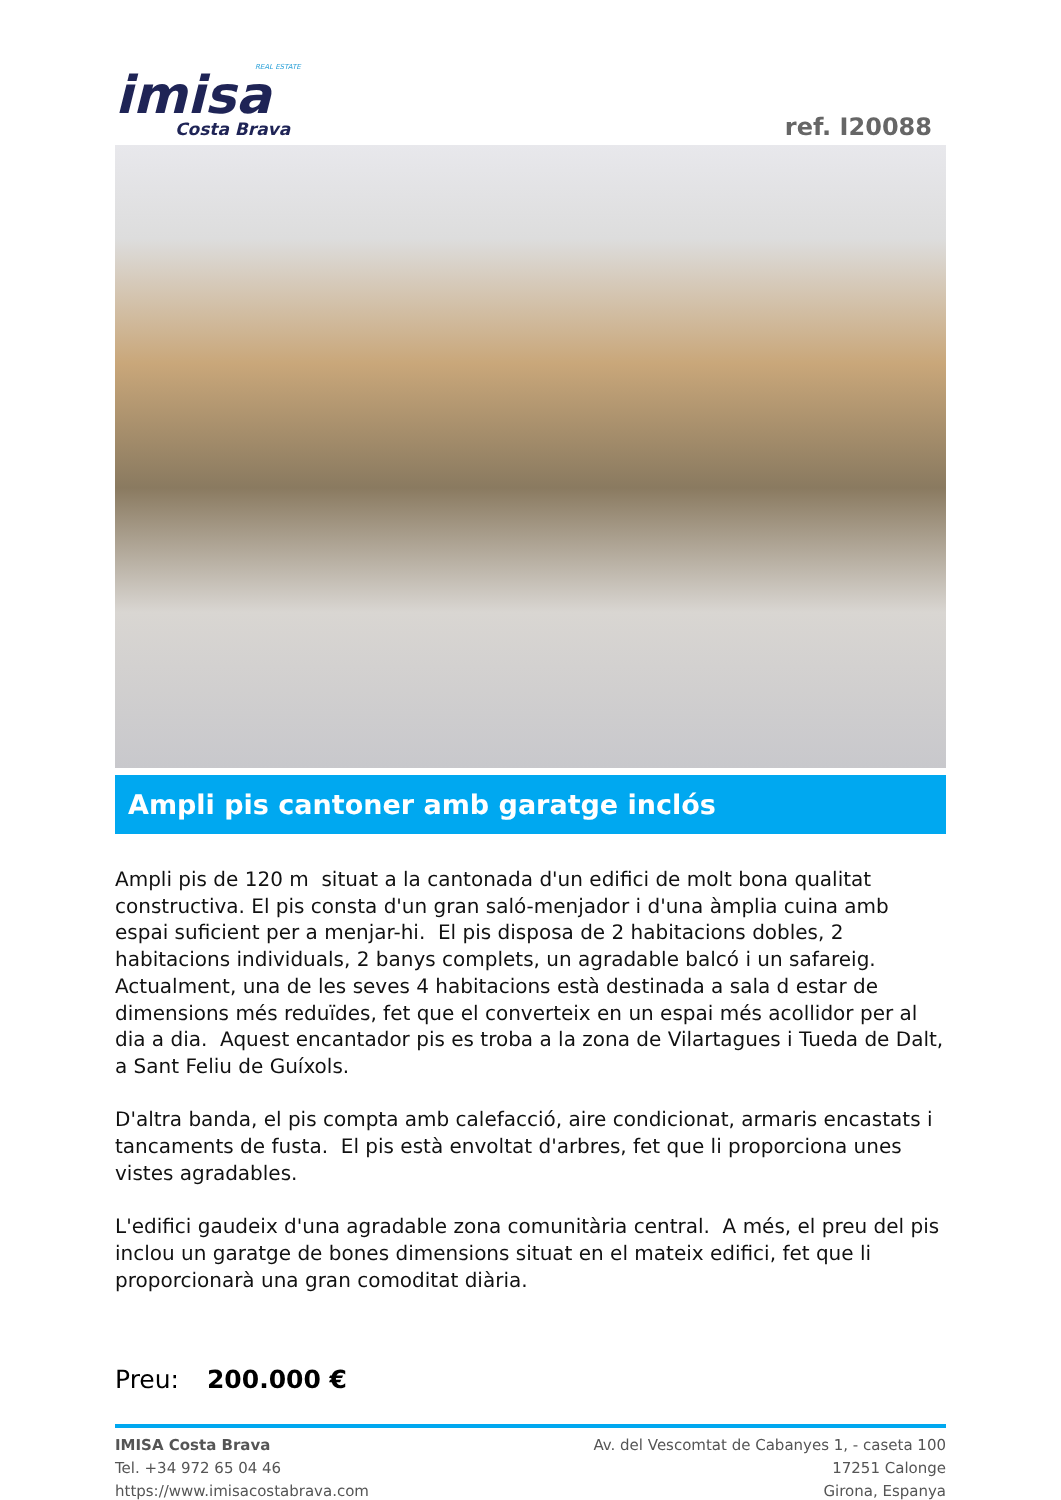REAL ESTATE
imisa
Costa Brava
ref. I20088
Ampli pis cantoner amb garatge inclós
Ampli pis de 120 m situat a la cantonada d'un edifici de molt bona qualitat constructiva. El pis consta d'un gran saló-menjador i d'una àmplia cuina amb espai suficient per a menjar-hi. El pis disposa de 2 habitacions dobles, 2 habitacions individuals, 2 banys complets, un agradable balcó i un safareig. Actualment, una de les seves 4 habitacions està destinada a sala d estar de dimensions més reduïdes, fet que el converteix en un espai més acollidor per al dia a dia. Aquest encantador pis es troba a la zona de Vilartagues i Tueda de Dalt, a Sant Feliu de Guíxols.
D'altra banda, el pis compta amb calefacció, aire condicionat, armaris encastats i tancaments de fusta. El pis està envoltat d'arbres, fet que li proporciona unes vistes agradables.
L'edifici gaudeix d'una agradable zona comunitària central. A més, el preu del pis inclou un garatge de bones dimensions situat en el mateix edifici, fet que li proporcionarà una gran comoditat diària.
Preu: 200.000 €
IMISA Costa Brava
Tel. +34 972 65 04 46
https://www.imisacostabrava.com
Av. del Vescomtat de Cabanyes 1, - caseta 100
17251 Calonge
Girona, Espanya